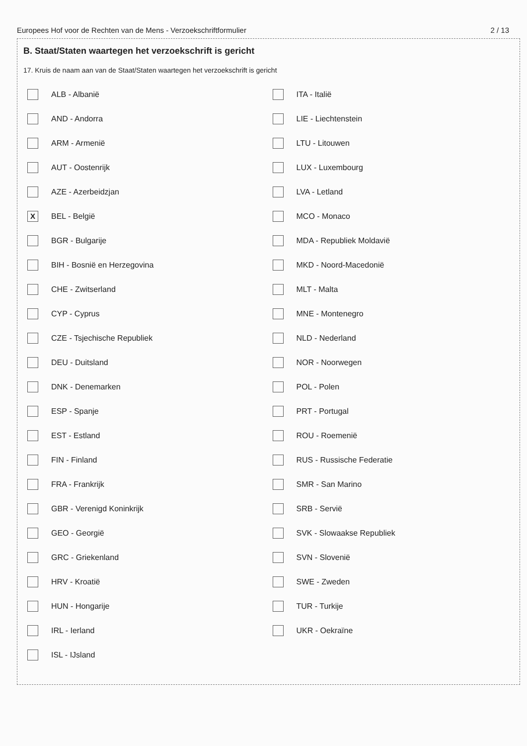Europees Hof voor de Rechten van de Mens - Verzoekschriftformulier 2 / 13
B. Staat/Staten waartegen het verzoekschrift is gericht
17. Kruis de naam aan van de Staat/Staten waartegen het verzoekschrift is gericht
ALB - Albanië
AND - Andorra
ARM - Armenië
AUT - Oostenrijk
AZE - Azerbeidzjan
X BEL - België
BGR - Bulgarije
BIH - Bosnië en Herzegovina
CHE - Zwitserland
CYP - Cyprus
CZE - Tsjechische Republiek
DEU - Duitsland
DNK - Denemarken
ESP - Spanje
EST - Estland
FIN - Finland
FRA - Frankrijk
GBR - Verenigd Koninkrijk
GEO - Georgië
GRC - Griekenland
HRV - Kroatië
HUN - Hongarije
IRL - Ierland
ISL - IJsland
ITA - Italië
LIE - Liechtenstein
LTU - Litouwen
LUX - Luxembourg
LVA - Letland
MCO - Monaco
MDA - Republiek Moldavië
MKD - Noord-Macedonië
MLT - Malta
MNE - Montenegro
NLD - Nederland
NOR - Noorwegen
POL - Polen
PRT - Portugal
ROU - Roemenië
RUS - Russische Federatie
SMR - San Marino
SRB - Servië
SVK - Slowaakse Republiek
SVN - Slovenië
SWE - Zweden
TUR - Turkije
UKR - Oekraïne